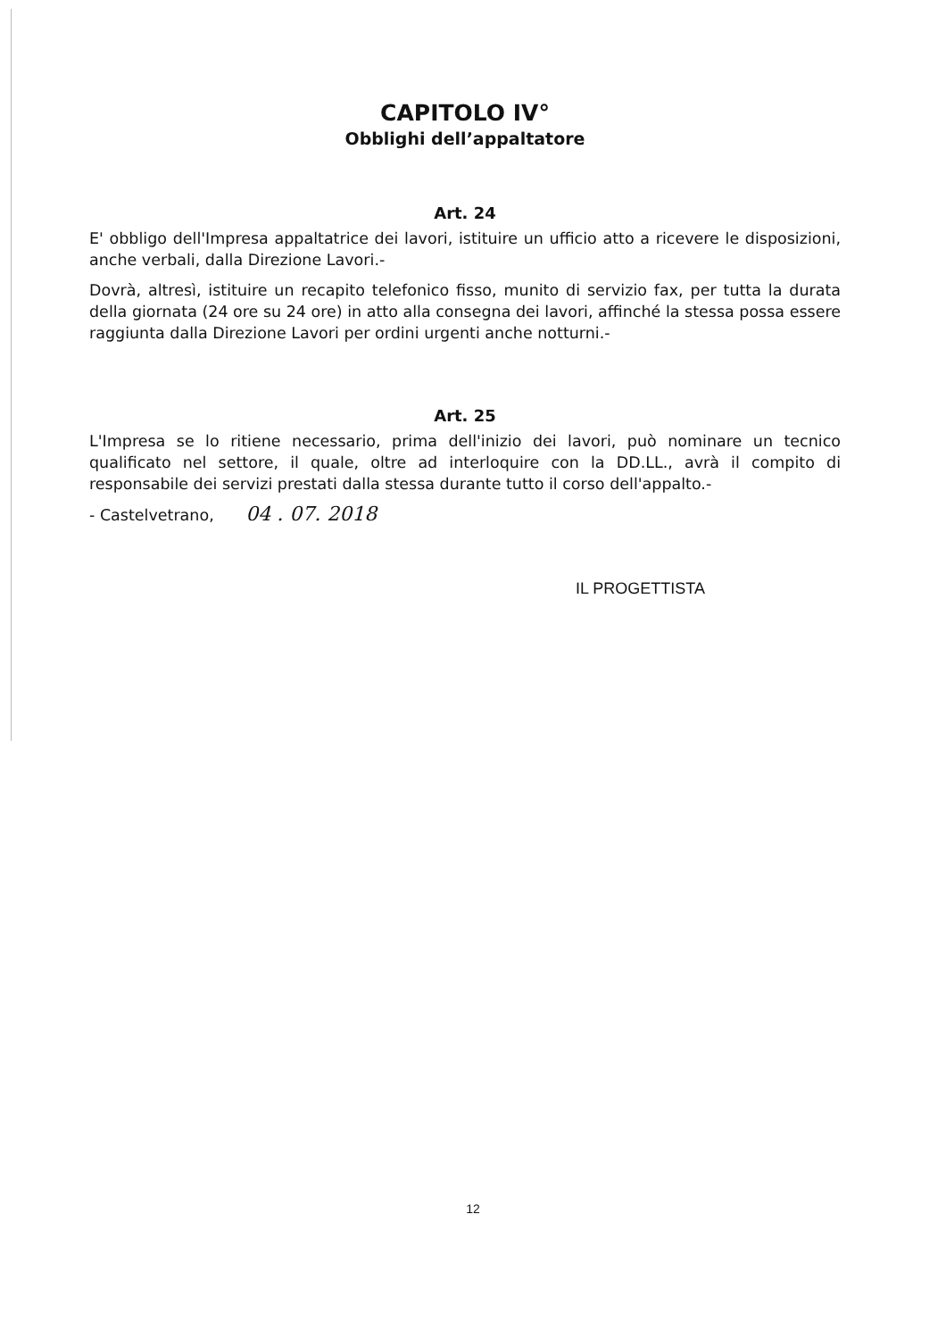CAPITOLO IV°
Obblighi dell’appaltatore
Art. 24
E' obbligo dell'Impresa appaltatrice dei lavori, istituire un ufficio atto a ricevere le disposizioni, anche verbali, dalla Direzione Lavori.-
Dovrà, altresì, istituire un recapito telefonico fisso, munito di servizio fax, per tutta la durata della giornata (24 ore su 24 ore) in atto alla consegna dei lavori, affinché la stessa possa essere raggiunta dalla Direzione Lavori per ordini urgenti anche notturni.-
Art. 25
L'Impresa se lo ritiene necessario, prima dell'inizio dei lavori, può nominare un tecnico qualificato nel settore, il quale, oltre ad interloquire con la DD.LL., avrà il compito di responsabile dei servizi prestati dalla stessa durante tutto il corso dell'appalto.-
- Castelvetrano, 04 . 07. 2018
IL PROGETTISTA
12